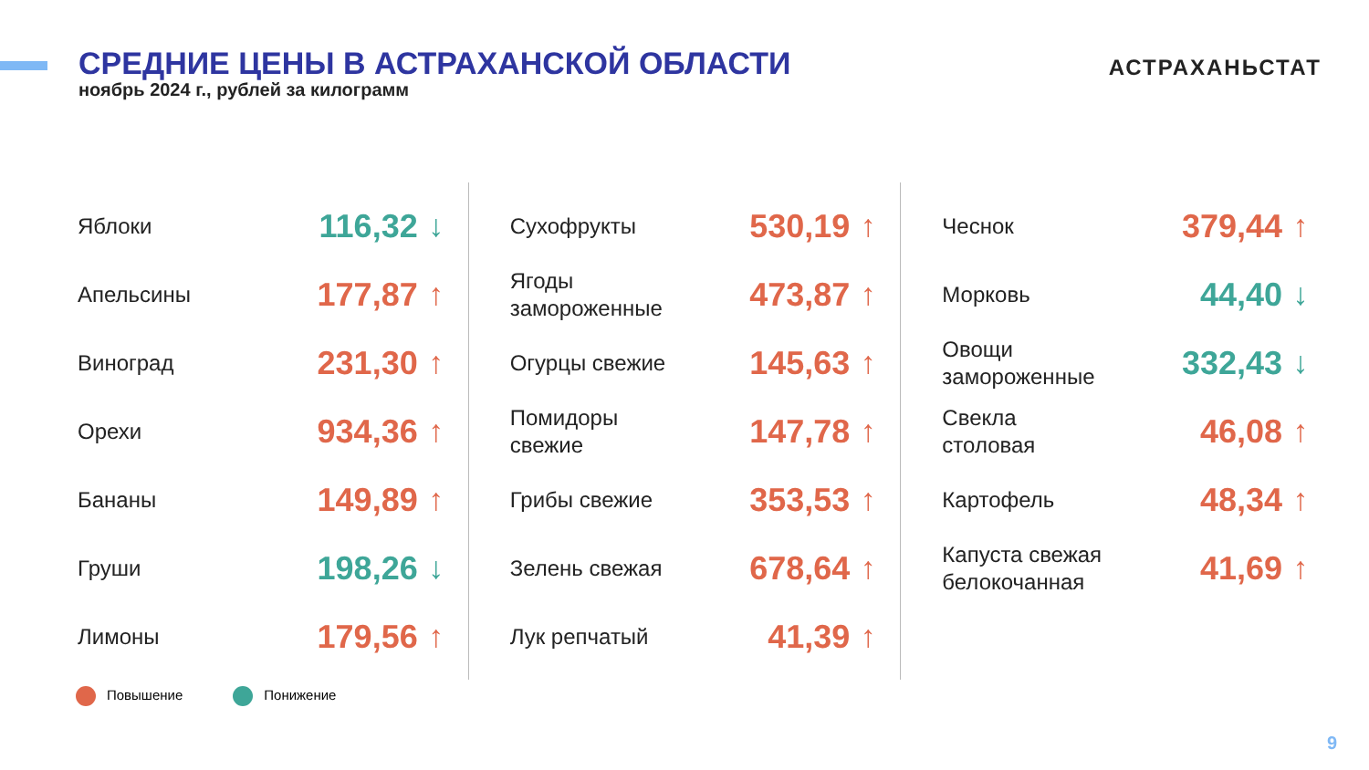СРЕДНИЕ ЦЕНЫ В АСТРАХАНСКОЙ ОБЛАСТИ
ноябрь 2024 г., рублей за килограмм
АСТРАХАНЬСТАТ
| Яблоки | 116,32 | ↓ |
| Апельсины | 177,87 | ↑ |
| Виноград | 231,30 | ↑ |
| Орехи | 934,36 | ↑ |
| Бананы | 149,89 | ↑ |
| Груши | 198,26 | ↓ |
| Лимоны | 179,56 | ↑ |
| Сухофрукты | 530,19 | ↑ |
| Ягоды замороженные | 473,87 | ↑ |
| Огурцы свежие | 145,63 | ↑ |
| Помидоры свежие | 147,78 | ↑ |
| Грибы свежие | 353,53 | ↑ |
| Зелень свежая | 678,64 | ↑ |
| Лук репчатый | 41,39 | ↑ |
| Чеснок | 379,44 | ↑ |
| Морковь | 44,40 | ↓ |
| Овощи замороженные | 332,43 | ↓ |
| Свекла столовая | 46,08 | ↑ |
| Картофель | 48,34 | ↑ |
| Капуста свежая белокочанная | 41,69 | ↑ |
Повышение Понижение
9